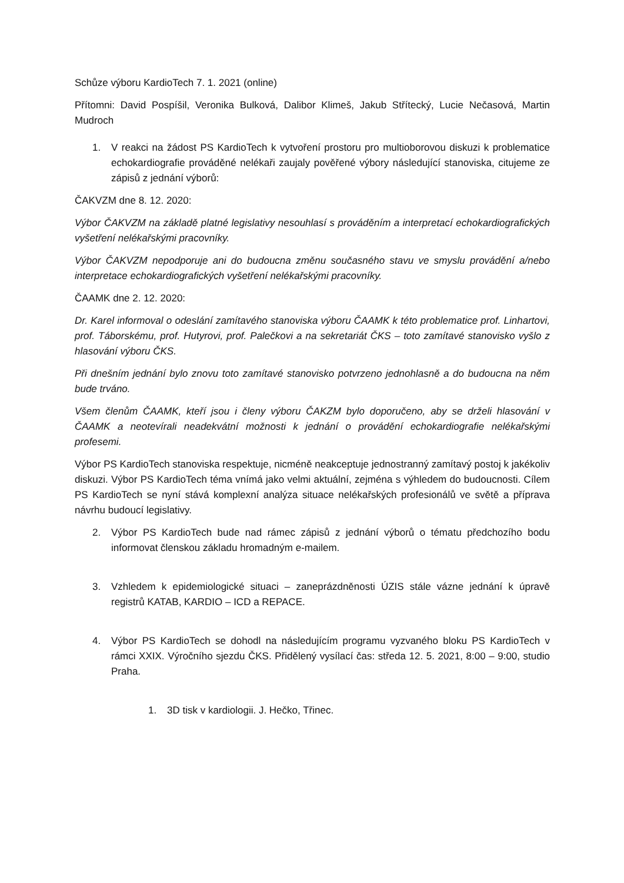Schůze výboru KardioTech 7. 1. 2021 (online)
Přítomni: David Pospíšil, Veronika Bulková, Dalibor Klimeš, Jakub Střítecký, Lucie Nečasová, Martin Mudroch
1. V reakci na žádost PS KardioTech k vytvoření prostoru pro multioborovou diskuzi k problematice echokardiografie prováděné nelékaři zaujaly pověřené výbory následující stanoviska, citujeme ze zápisů z jednání výborů:
ČAKVZM dne 8. 12. 2020:
Výbor ČAKVZM na základě platné legislativy nesouhlasí s prováděním a interpretací echokardiografických vyšetření nelékařskými pracovníky.
Výbor ČAKVZM nepodporuje ani do budoucna změnu současného stavu ve smyslu provádění a/nebo interpretace echokardiografických vyšetření nelékařskými pracovníky.
ČAAMK dne 2. 12. 2020:
Dr. Karel informoval o odeslání zamítavého stanoviska výboru ČAAMK k této problematice prof. Linhartovi, prof. Táborskému, prof. Hutyrovi, prof. Palečkovi a na sekretariát ČKS – toto zamítavé stanovisko vyšlo z hlasování výboru ČKS.
Při dnešním jednání bylo znovu toto zamítavé stanovisko potvrzeno jednohlasně a do budoucna na něm bude trváno.
Všem členům ČAAMK, kteří jsou i členy výboru ČAKZM bylo doporučeno, aby se drželi hlasování v ČAAMK a neotevírali neadekvátní možnosti k jednání o provádění echokardiografie nelékařskými profesemi.
Výbor PS KardioTech stanoviska respektuje, nicméně neakceptuje jednostranný zamítavý postoj k jakékoliv diskuzi. Výbor PS KardioTech téma vnímá jako velmi aktuální, zejména s výhledem do budoucnosti. Cílem PS KardioTech se nyní stává komplexní analýza situace nelékařských profesionálů ve světě a příprava návrhu budoucí legislativy.
2. Výbor PS KardioTech bude nad rámec zápisů z jednání výborů o tématu předchozího bodu informovat členskou základu hromadným e-mailem.
3. Vzhledem k epidemiologické situaci – zaneprázdněnosti ÚZIS stále vázne jednání k úpravě registrů KATAB, KARDIO – ICD a REPACE.
4. Výbor PS KardioTech se dohodl na následujícím programu vyzvaného bloku PS KardioTech v rámci XXIX. Výročního sjezdu ČKS. Přidělený vysílací čas: středa 12. 5. 2021, 8:00 – 9:00, studio Praha.
1. 3D tisk v kardiologii. J. Hečko, Třinec.